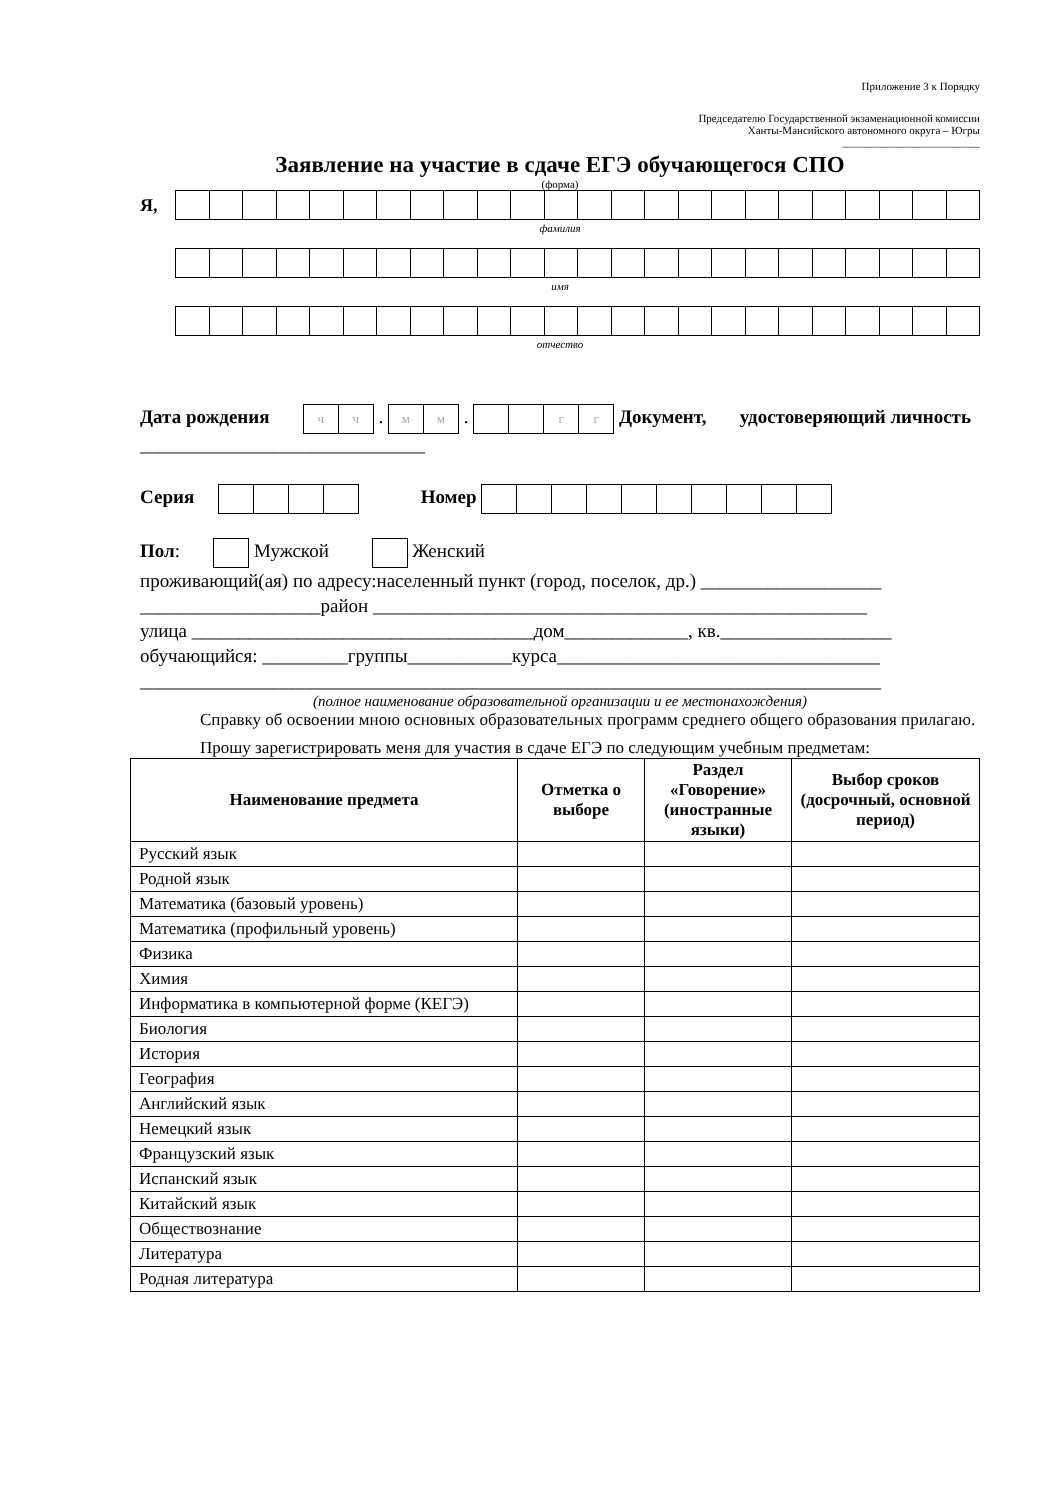Приложение 3 к Порядку
Председателю Государственной экзаменационной комиссии
Ханты-Мансийского автономного округа – Югры
_________________________
Заявление на участие в сдаче ЕГЭ обучающегося СПО
(форма)
Я,
фамилия
имя
отчество
Дата рождения чч . мм . гг Документ, удостоверяющий личность ______________________________
Серия Номер
Пол: Мужской Женский
проживающий(ая) по адресу:населенный пункт (город, поселок, др.) ___________________
___________________район ____________________________________________________
улица ____________________________________дом_____________, кв.__________________
обучающийся: _________группы___________курса__________________________________
______________________________________________________________________________
(полное наименование образовательной организации и ее местонахождения)
Справку об освоении мною основных образовательных программ среднего общего образования прилагаю.
Прошу зарегистрировать меня для участия в сдаче ЕГЭ по следующим учебным предметам:
| Наименование предмета | Отметка о выборе | Раздел «Говорение» (иностранные языки) | Выбор сроков (досрочный, основной период) |
| --- | --- | --- | --- |
| Русский язык | | | |
| Родной язык | | | |
| Математика (базовый уровень) | | | |
| Математика (профильный уровень) | | | |
| Физика | | | |
| Химия | | | |
| Информатика в компьютерной форме (КЕГЭ) | | | |
| Биология | | | |
| История | | | |
| География | | | |
| Английский язык | | | |
| Немецкий язык | | | |
| Французский язык | | | |
| Испанский язык | | | |
| Китайский язык | | | |
| Обществознание | | | |
| Литература | | | |
| Родная литература | | | |